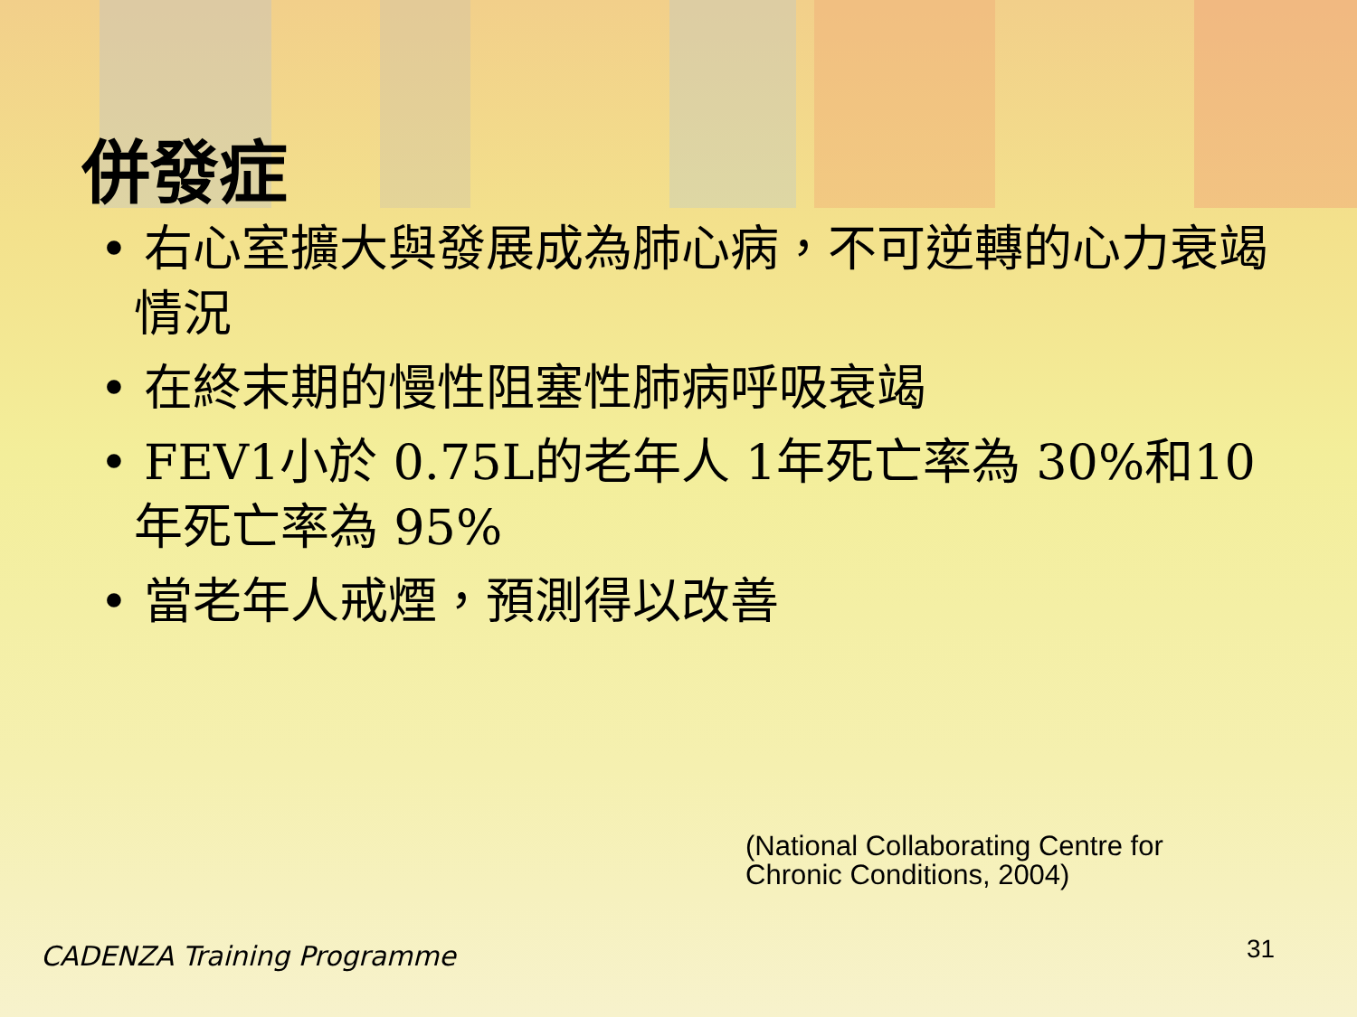併發症
• 右心室擴大與發展成為肺心病，不可逆轉的心力衰竭情況
• 在終末期的慢性阻塞性肺病呼吸衰竭
• FEV1小於 0.75L的老年人 1年死亡率為 30%和10年死亡率為 95%
• 當老年人戒煙，預測得以改善
(National Collaborating Centre for
Chronic Conditions, 2004)
CADENZA Training Programme 31